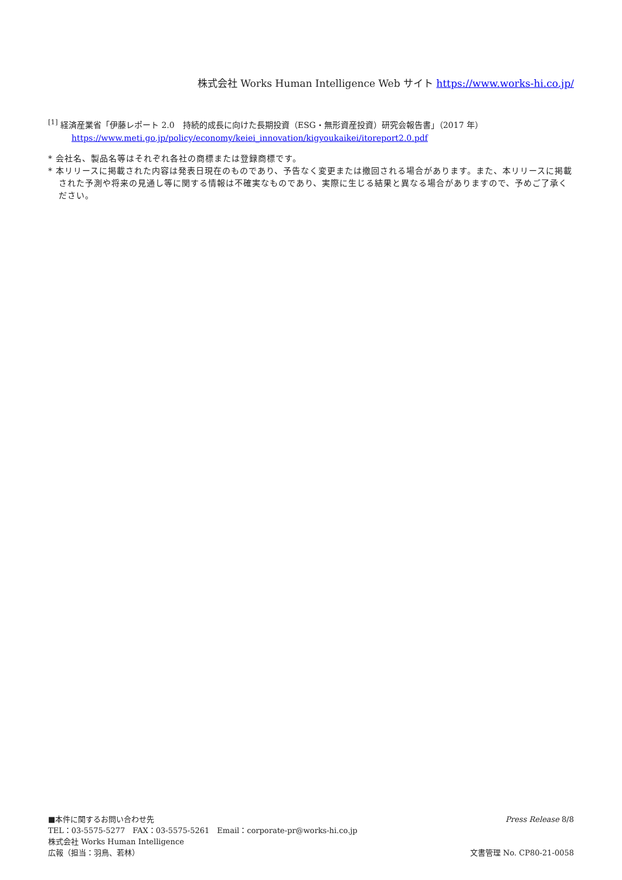株式会社 Works Human Intelligence Web サイト https://www.works-hi.co.jp/
<sup>[1]</sup> 経済産業省「伊藤レポート 2.0　持続的成長に向けた長期投資（ESG・無形資産投資）研究会報告書」（2017 年）
https://www.meti.go.jp/policy/economy/keiei_innovation/kigyoukaikei/itoreport2.0.pdf
* 会社名、製品名等はそれぞれ各社の商標または登録商標です。
* 本リリースに掲載された内容は発表日現在のものであり、予告なく変更または撤回される場合があります。また、本リリースに掲載された予測や将来の見通し等に関する情報は不確実なものであり、実際に生じる結果と異なる場合がありますので、予めご了承ください。
■本件に関するお問い合わせ先
TEL：03-5575-5277　FAX：03-5575-5261　Email：corporate-pr@works-hi.co.jp
株式会社 Works Human Intelligence
広報（担当：羽鳥、若林）
Press Release 8/8
文書管理 No. CP80-21-0058